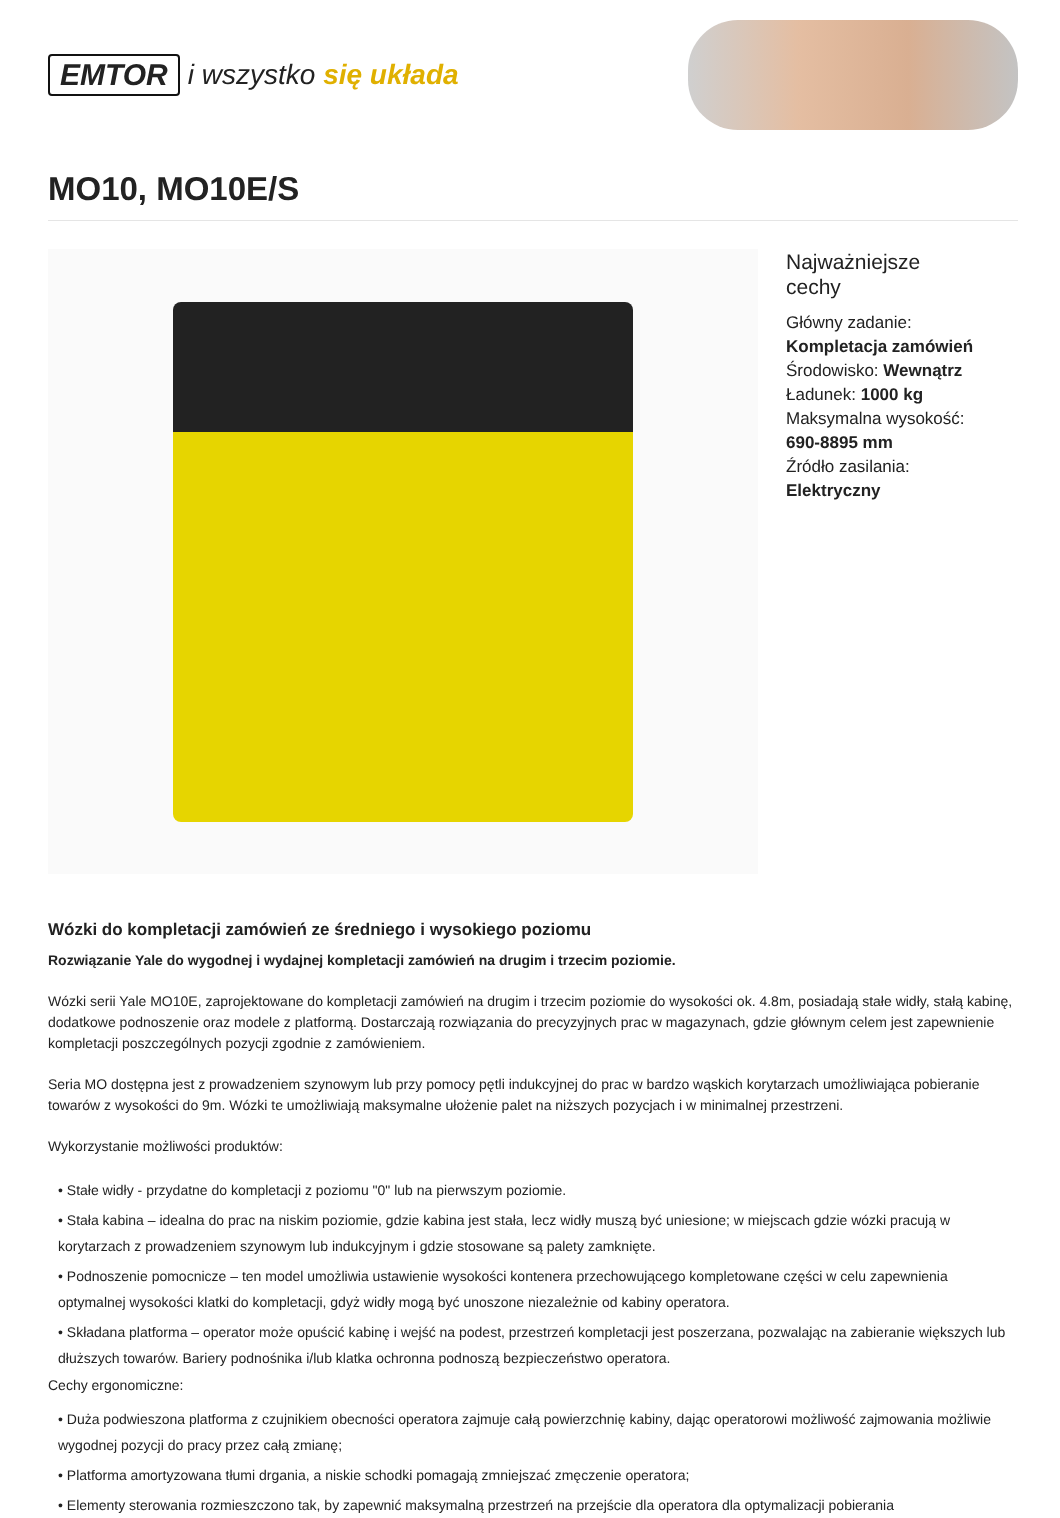EMTOR i wszystko się układa
MO10, MO10E/S
Najważniejsze
cechy
Główny zadanie:
Kompletacja zamówień
Środowisko: Wewnątrz
Ładunek: 1000 kg
Maksymalna wysokość:
690-8895 mm
Źródło zasilania:
Elektryczny
Wózki do kompletacji zamówień ze średniego i wysokiego poziomu
Rozwiązanie Yale do wygodnej i wydajnej kompletacji zamówień na drugim i trzecim poziomie.
Wózki serii Yale MO10E, zaprojektowane do kompletacji zamówień na drugim i trzecim poziomie do wysokości ok. 4.8m, posiadają stałe widły, stałą kabinę, dodatkowe podnoszenie oraz modele z platformą. Dostarczają rozwiązania do precyzyjnych prac w magazynach, gdzie głównym celem jest zapewnienie kompletacji poszczególnych pozycji zgodnie z zamówieniem.
Seria MO dostępna jest z prowadzeniem szynowym lub przy pomocy pętli indukcyjnej do prac w bardzo wąskich korytarzach umożliwiająca pobieranie towarów z wysokości do 9m. Wózki te umożliwiają maksymalne ułożenie palet na niższych pozycjach i w minimalnej przestrzeni.
Wykorzystanie możliwości produktów:
• Stałe widły - przydatne do kompletacji z poziomu "0" lub na pierwszym poziomie.
• Stała kabina – idealna do prac na niskim poziomie, gdzie kabina jest stała, lecz widły muszą być uniesione; w miejscach gdzie wózki pracują w korytarzach z prowadzeniem szynowym lub indukcyjnym i gdzie stosowane są palety zamknięte.
• Podnoszenie pomocnicze – ten model umożliwia ustawienie wysokości kontenera przechowującego kompletowane części w celu zapewnienia optymalnej wysokości klatki do kompletacji, gdyż widły mogą być unoszone niezależnie od kabiny operatora.
• Składana platforma – operator może opuścić kabinę i wejść na podest, przestrzeń kompletacji jest poszerzana, pozwalając na zabieranie większych lub dłuższych towarów. Bariery podnośnika i/lub klatka ochronna podnoszą bezpieczeństwo operatora.
Cechy ergonomiczne:
• Duża podwieszona platforma z czujnikiem obecności operatora zajmuje całą powierzchnię kabiny, dając operatorowi możliwość zajmowania możliwie wygodnej pozycji do pracy przez całą zmianę;
• Platforma amortyzowana tłumi drgania, a niskie schodki pomagają zmniejszać zmęczenie operatora;
• Elementy sterowania rozmieszczono tak, by zapewnić maksymalną przestrzeń na przejście dla operatora dla optymalizacji pobierania